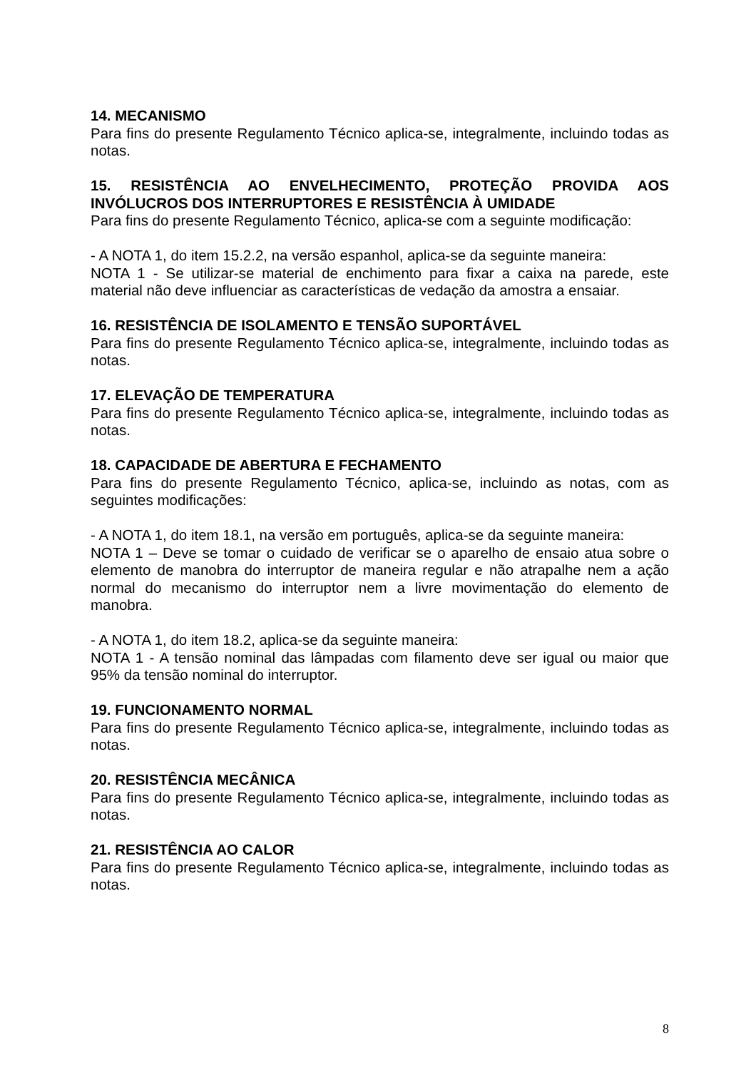14. MECANISMO
Para fins do presente Regulamento Técnico aplica-se, integralmente, incluindo todas as notas.
15. RESISTÊNCIA AO ENVELHECIMENTO, PROTEÇÃO PROVIDA AOS INVÓLUCROS DOS INTERRUPTORES E RESISTÊNCIA À UMIDADE
Para fins do presente Regulamento Técnico, aplica-se com a seguinte modificação:
- A NOTA 1, do item 15.2.2, na versão espanhol, aplica-se da seguinte maneira:
NOTA 1 - Se utilizar-se material de enchimento para fixar a caixa na parede, este material não deve influenciar as características de vedação da amostra a ensaiar.
16. RESISTÊNCIA DE ISOLAMENTO E TENSÃO SUPORTÁVEL
Para fins do presente Regulamento Técnico aplica-se, integralmente, incluindo todas as notas.
17. ELEVAÇÃO DE TEMPERATURA
Para fins do presente Regulamento Técnico aplica-se, integralmente, incluindo todas as notas.
18. CAPACIDADE DE ABERTURA E FECHAMENTO
Para fins do presente Regulamento Técnico, aplica-se, incluindo as notas, com as seguintes modificações:
- A NOTA 1, do item 18.1, na versão em português, aplica-se da seguinte maneira:
NOTA 1 – Deve se tomar o cuidado de verificar se o aparelho de ensaio atua sobre o elemento de manobra do interruptor de maneira regular e não atrapalhe nem a ação normal do mecanismo do interruptor nem a livre movimentação do elemento de manobra.
- A NOTA 1, do item 18.2, aplica-se da seguinte maneira:
NOTA 1 - A tensão nominal das lâmpadas com filamento deve ser igual ou maior que 95% da tensão nominal do interruptor.
19. FUNCIONAMENTO NORMAL
Para fins do presente Regulamento Técnico aplica-se, integralmente, incluindo todas as notas.
20. RESISTÊNCIA MECÂNICA
Para fins do presente Regulamento Técnico aplica-se, integralmente, incluindo todas as notas.
21. RESISTÊNCIA AO CALOR
Para fins do presente Regulamento Técnico aplica-se, integralmente, incluindo todas as notas.
8